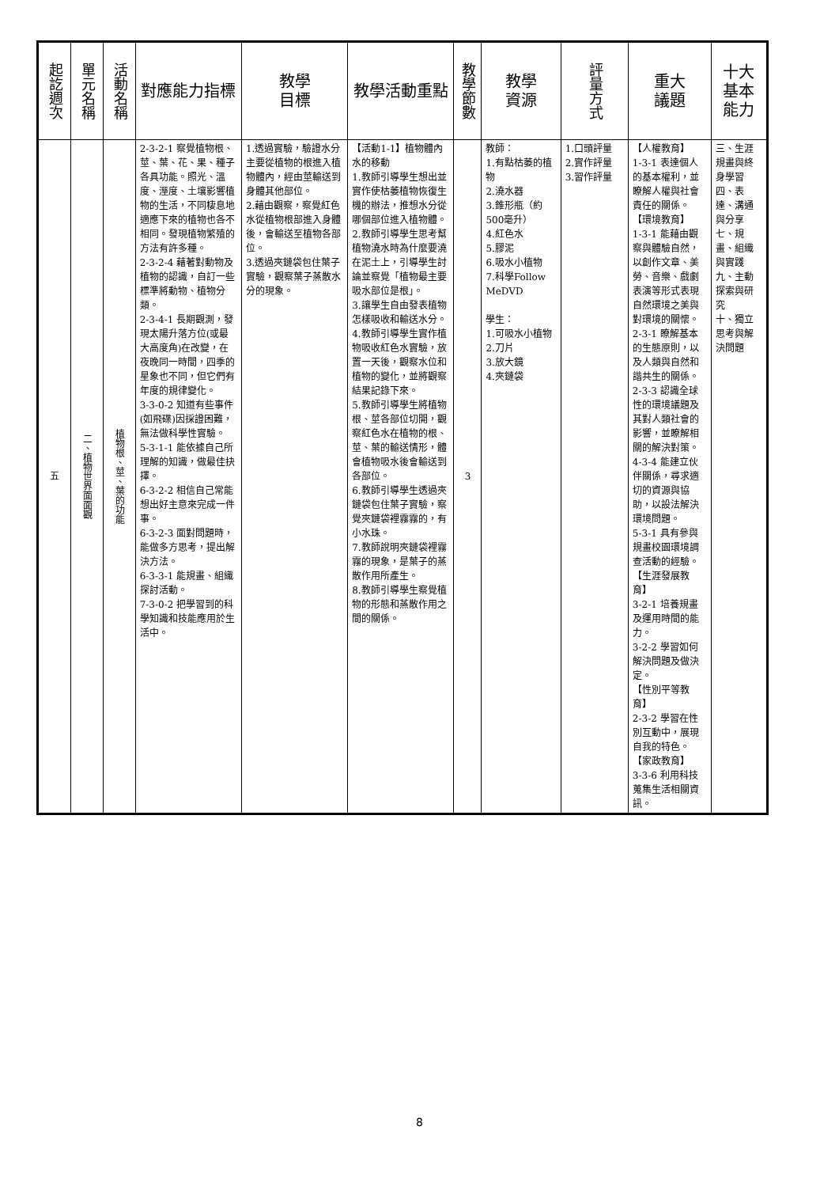| 起訖週次 | 單元名稱 | 活動名稱 | 對應能力指標 | 教學 目標 | 教學活動重點 | 教學節數 | 教學 資源 | 評量方式 | 重大 議題 | 十大基本能力 |
| --- | --- | --- | --- | --- | --- | --- | --- | --- | --- | --- |
| 五 | 二、植物世界面面觀 | 植物根、莖、葉的功能 | 2-3-2-1 察覺植物根、莖、葉、花、果、種子各具功能。照光、溫度、溼度、土壤影響植物的生活，不同棲息地適應下來的植物也各不相同。發現植物繁殖的方法有許多種。 2-3-2-4 藉著對動物及植物的認識，自訂一些標準將動物、植物分類。 2-3-4-1 長期觀測，發現太陽升落方位(或最大高度角)在改變，在夜晚同一時間，四季的星象也不同，但它們有年度的規律變化。 3-3-0-2 知道有些事件(如飛碟)因採證困難，無法做科學性實驗。 5-3-1-1 能依據自己所理解的知識，做最佳抉擇。 6-3-2-2 相信自己常能想出好主意來完成一件事。 6-3-2-3 面對問題時，能做多方思考，提出解決方法。 6-3-3-1 能規畫、組織探討活動。 7-3-0-2 把學習到的科學知識和技能應用於生活中。 | 1.透過實驗，驗證水分主要從植物的根進入植物體內，經由莖輸送到身體其他部位。 2.藉由觀察，察覺紅色水從植物根部進入身體後，會輸送至植物各部位。 3.透過夾鏈袋包住葉子實驗，觀察葉子蒸散水分的現象。 | 【活動1-1】植物體內水的移動 1.教師引導學生想出並實作使枯萎植物恢復生機的辦法，推想水分從哪個部位進入植物體。 2.教師引導學生思考幫植物澆水時為什麼要澆在泥土上，引導學生討論並察覺「植物最主要吸水部位是根」。 3.讓學生自由發表植物怎樣吸收和輸送水分。 4.教師引導學生實作植物吸收紅色水實驗，放置一天後，觀察水位和植物的變化，並將觀察結果記錄下來。 5.教師引導學生將植物根、莖各部位切開，觀察紅色水在植物的根、莖、葉的輸送情形，體會植物吸水後會輸送到各部位。 6.教師引導學生透過夾鏈袋包住葉子實驗，察覺夾鏈袋裡霧霧的，有小水珠。 7.教師說明夾鏈袋裡霧霧的現象，是葉子的蒸散作用所產生。 8.教師引導學生察覺植物的形態和蒸散作用之間的關係。 | 3 | 教師： 1.有點枯萎的植物 2.澆水器 3.錐形瓶（約500毫升） 4.紅色水 5.膠泥 6.吸水小植物 7.科學Follow MeDVD 學生： 1.可吸水小植物 2.刀片 3.放大鏡 4.夾鏈袋 | 1.口頭評量 2.實作評量 3.習作評量 | 【人權教育】 1-3-1 表達個人的基本權利，並瞭解人權與社會責任的關係。 【環境教育】 1-3-1 能藉由觀察與體驗自然，以創作文章、美勞、音樂、戲劇表演等形式表現自然環境之美與對環境的關懷。 2-3-1 瞭解基本的生態原則，以及人類與自然和諧共生的關係。 2-3-3 認識全球性的環境議題及其對人類社會的影響，並瞭解相關的解決對策。 4-3-4 能建立伙伴關係，尋求適切的資源與協助，以設法解決環境問題。 5-3-1 具有參與規畫校園環境調查活動的經驗。 【生涯發展教育】 3-2-1 培養規畫及運用時間的能力。 3-2-2 學習如何解決問題及做決定。 【性別平等教育】 2-3-2 學習在性別互動中，展現自我的特色。 【家政教育】 3-3-6 利用科技蒐集生活相關資訊。 | 三、生涯規畫與終身學習 四、表達、溝通與分享 七、規畫、組織與實踐 九、主動探索與研究 十、獨立思考與解決問題 |
8